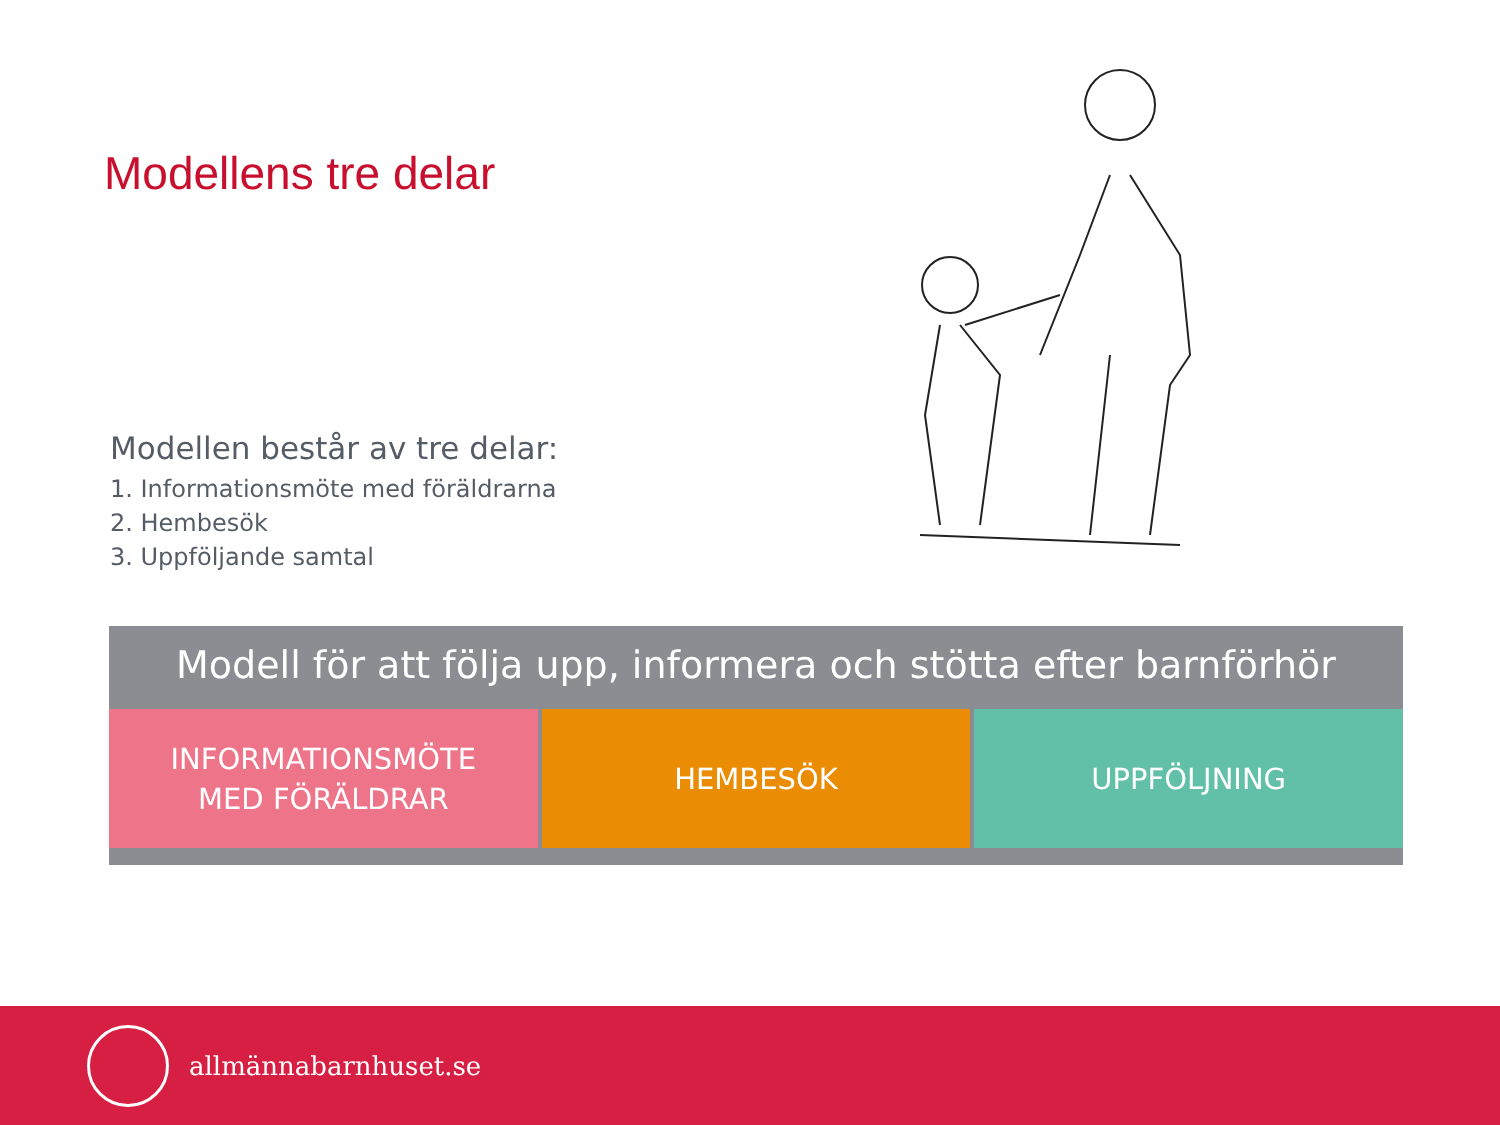Modellens tre delar
Modellen består av tre delar:
1. Informationsmöte med föräldrarna
2. Hembesök
3. Uppföljande samtal
Modell för att följa upp, informera och stötta efter barnförhör
INFORMATIONSMÖTE
MED FÖRÄLDRAR
HEMBESÖK UPPFÖLJNING
allmännabarnhuset.se